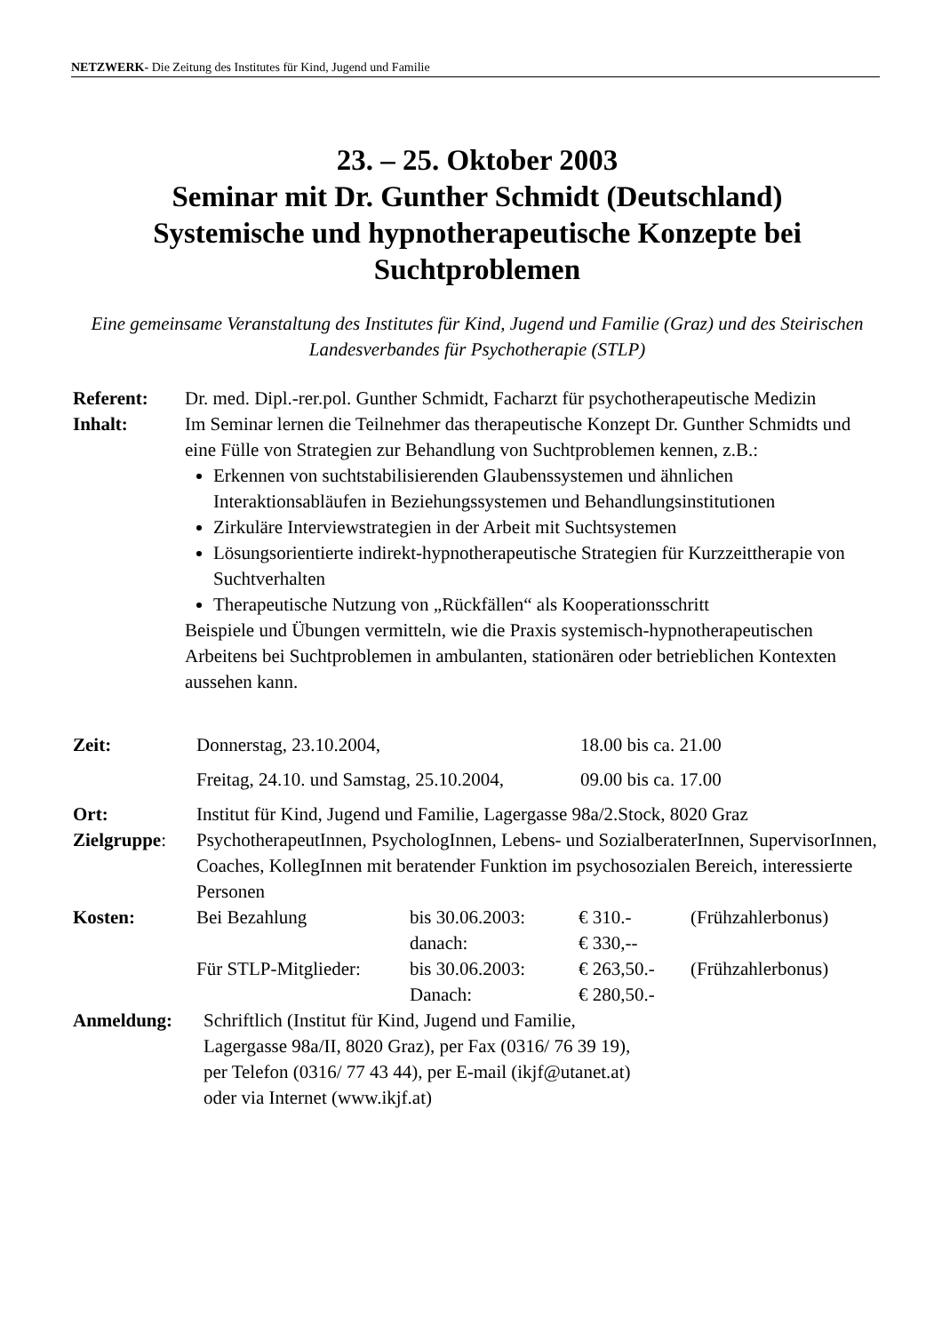NETZWERK- Die Zeitung des Institutes für Kind, Jugend und Familie
23. – 25. Oktober 2003
Seminar mit Dr. Gunther Schmidt (Deutschland)
Systemische und hypnotherapeutische Konzepte bei
Suchtproblemen
Eine gemeinsame Veranstaltung des Institutes für Kind, Jugend und Familie (Graz) und des Steirischen Landesverbandes für Psychotherapie (STLP)
Referent: Dr. med. Dipl.-rer.pol. Gunther Schmidt, Facharzt für psychotherapeutische Medizin
Inhalt: Im Seminar lernen die Teilnehmer das therapeutische Konzept Dr. Gunther Schmidts und eine Fülle von Strategien zur Behandlung von Suchtproblemen kennen, z.B.:
Erkennen von suchtstabilisierenden Glaubenssystemen und ähnlichen Interaktionsabläufen in Beziehungssystemen und Behandlungsinstitutionen
Zirkuläre Interviewstrategien in der Arbeit mit Suchtsystemen
Lösungsorientierte indirekt-hypnotherapeutische Strategien für Kurzzeittherapie von Suchtverhalten
Therapeutische Nutzung von „Rückfällen“ als Kooperationsschritt
Beispiele und Übungen vermitteln, wie die Praxis systemisch-hypnotherapeutischen Arbeitens bei Suchtproblemen in ambulanten, stationären oder betrieblichen Kontexten aussehen kann.
| Zeit: | Donnerstag, 23.10.2004, | 18.00 bis ca. 21.00 |
| | Freitag, 24.10. und Samstag, 25.10.2004, | 09.00 bis ca. 17.00 |
| Ort: | Institut für Kind, Jugend und Familie, Lagergasse 98a/2.Stock, 8020 Graz | |
| Zielgruppe : | PsychotherapeutInnen, PsychologInnen, Lebens- und SozialberaterInnen, SupervisorInnen, Coaches, KollegInnen mit beratender Funktion im psychosozialen Bereich, interessierte Personen | |
| Kosten: | Bei Bezahlung | bis 30.06.2003: | € 310.- | (Frühzahlerbonus) |
| | | danach: | € 330,-- | |
| | Für STLP-Mitglieder: | bis 30.06.2003: | € 263,50.- | (Frühzahlerbonus) |
| | | Danach: | € 280,50.- | |
Anmeldung: Schriftlich (Institut für Kind, Jugend und Familie,
Lagergasse 98a/II, 8020 Graz), per Fax (0316/ 76 39 19),
per Telefon (0316/ 77 43 44), per E-mail (ikjf@utanet.at)
oder via Internet (www.ikjf.at)